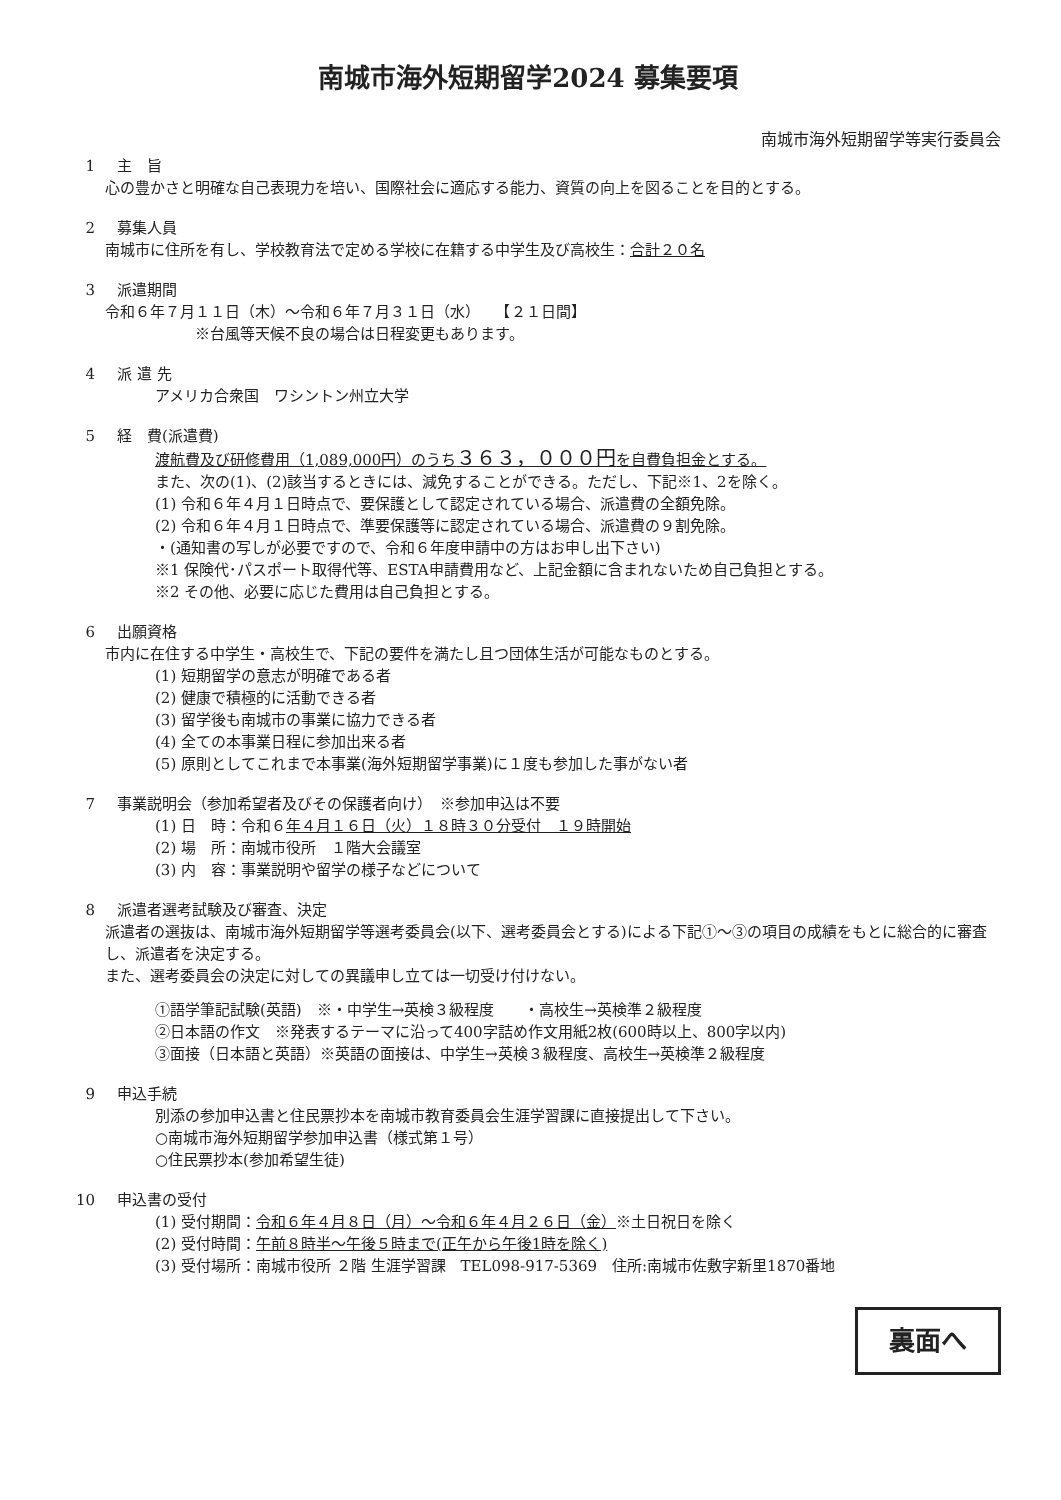南城市海外短期留学2024 募集要項
南城市海外短期留学等実行委員会
1 主　旨
心の豊かさと明確な自己表現力を培い、国際社会に適応する能力、資質の向上を図ることを目的とする。
2 募集人員
南城市に住所を有し、学校教育法で定める学校に在籍する中学生及び高校生：合計２０名
3 派遣期間
令和６年７月１１日（木）～令和６年７月３１日（水）　　【２１日間】
※台風等天候不良の場合は日程変更もあります。
4 派 遣 先
アメリカ合衆国　ワシントン州立大学
5 経　費(派遣費)
渡航費及び研修費用（1,089,000円）のうち３６３，０００円を自費負担金とする。
また、次の(1)、(2)該当するときには、減免することができる。ただし、下記※1、2を除く。
(1) 令和６年４月１日時点で、要保護として認定されている場合、派遣費の全額免除。
(2) 令和６年４月１日時点で、準要保護等に認定されている場合、派遣費の９割免除。
・(通知書の写しが必要ですので、令和６年度申請中の方はお申し出下さい)
※1 保険代･パスポート取得代等、ESTA申請費用など、上記金額に含まれないため自己負担とする。
※2 その他、必要に応じた費用は自己負担とする。
6 出願資格
市内に在住する中学生・高校生で、下記の要件を満たし且つ団体生活が可能なものとする。
(1) 短期留学の意志が明確である者
(2) 健康で積極的に活動できる者
(3) 留学後も南城市の事業に協力できる者
(4) 全ての本事業日程に参加出来る者
(5) 原則としてこれまで本事業(海外短期留学事業)に１度も参加した事がない者
7 事業説明会（参加希望者及びその保護者向け）　※参加申込は不要
(1) 日　時：令和６年４月１６日（火）１８時３０分受付　１９時開始
(2) 場　所：南城市役所　１階大会議室
(3) 内　容：事業説明や留学の様子などについて
8 派遣者選考試験及び審査、決定
派遣者の選抜は、南城市海外短期留学等選考委員会(以下、選考委員会とする)による下記①～③の項目の成績をもとに総合的に審査し、派遣者を決定する。
また、選考委員会の決定に対しての異議申し立ては一切受け付けない。
①語学筆記試験(英語)　※・中学生→英検３級程度　　・高校生→英検準２級程度
②日本語の作文　※発表するテーマに沿って400字詰め作文用紙2枚(600時以上、800字以内)
③面接（日本語と英語）※英語の面接は、中学生→英検３級程度、高校生→英検準２級程度
9 申込手続
別添の参加申込書と住民票抄本を南城市教育委員会生涯学習課に直接提出して下さい。
○南城市海外短期留学参加申込書（様式第１号）
○住民票抄本(参加希望生徒)
10 申込書の受付
(1) 受付期間：令和６年４月８日（月）～令和６年４月２６日（金）※土日祝日を除く
(2) 受付時間：午前８時半～午後５時まで(正午から午後1時を除く)
(3) 受付場所：南城市役所 ２階 生涯学習課　TEL098-917-5369　住所:南城市佐敷字新里1870番地
裏面へ